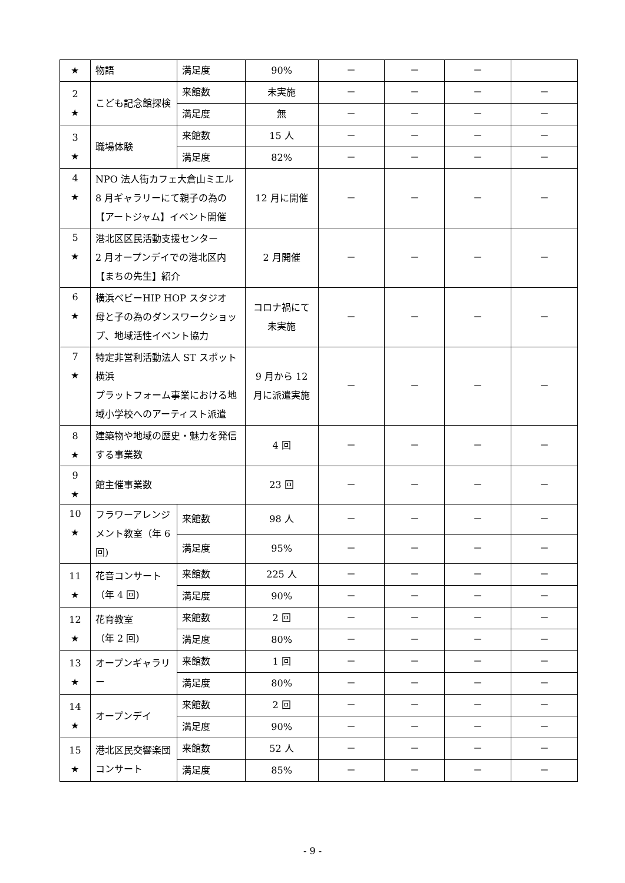| ★ | 物語 | 満足度 | 90% | － | － | － | |
| 2 ★ | こども記念館探検 | 来館数 | 未実施 | － | － | － | － |
| | | 満足度 | 無 | － | － | － | － |
| 3 ★ | 職場体験 | 来館数 | 15 人 | － | － | － | － |
| | | 満足度 | 82% | － | － | － | － |
| 4 ★ | NPO 法人街カフェ大倉山ミエル 8 月ギャラリーにて親子の為の【アートジャム】イベント開催 | | 12 月に開催 | － | － | － | － |
| 5 ★ | 港北区区民活動支援センター 2 月オープンデイでの港北区内【まちの先生】紹介 | | 2 月開催 | － | － | － | － |
| 6 ★ | 横浜ベビーHIP HOP スタジオ 母と子の為のダンスワークショップ、地域活性イベント協力 | | コロナ禍にて未実施 | － | － | － | － |
| 7 ★ | 特定非営利活動法人 ST スポット横浜 プラットフォーム事業における地域小学校へのアーティスト派遣 | | 9 月から 12 月に派遣実施 | － | － | － | － |
| 8 ★ | 建築物や地域の歴史・魅力を発信する事業数 | | 4 回 | － | － | － | － |
| 9 ★ | 館主催事業数 | | 23 回 | － | － | － | － |
| 10 ★ | フラワーアレンジメント教室（年 6 回) | 来館数 | 98 人 | － | － | － | － |
| | | 満足度 | 95% | － | － | － | － |
| 11 ★ | 花音コンサート（年 4 回) | 来館数 | 225 人 | － | － | － | － |
| | | 満足度 | 90% | － | － | － | － |
| 12 ★ | 花育教室 （年 2 回) | 来館数 | 2 回 | － | － | － | － |
| | | 満足度 | 80% | － | － | － | － |
| 13 ★ | オープンギャラリー | 来館数 | 1 回 | － | － | － | － |
| | | 満足度 | 80% | － | － | － | － |
| 14 ★ | オープンデイ | 来館数 | 2 回 | － | － | － | － |
| | | 満足度 | 90% | － | － | － | － |
| 15 ★ | 港北区民交響楽団コンサート | 来館数 | 52 人 | － | － | － | － |
| | | 満足度 | 85% | － | － | － | － |
- 9 -